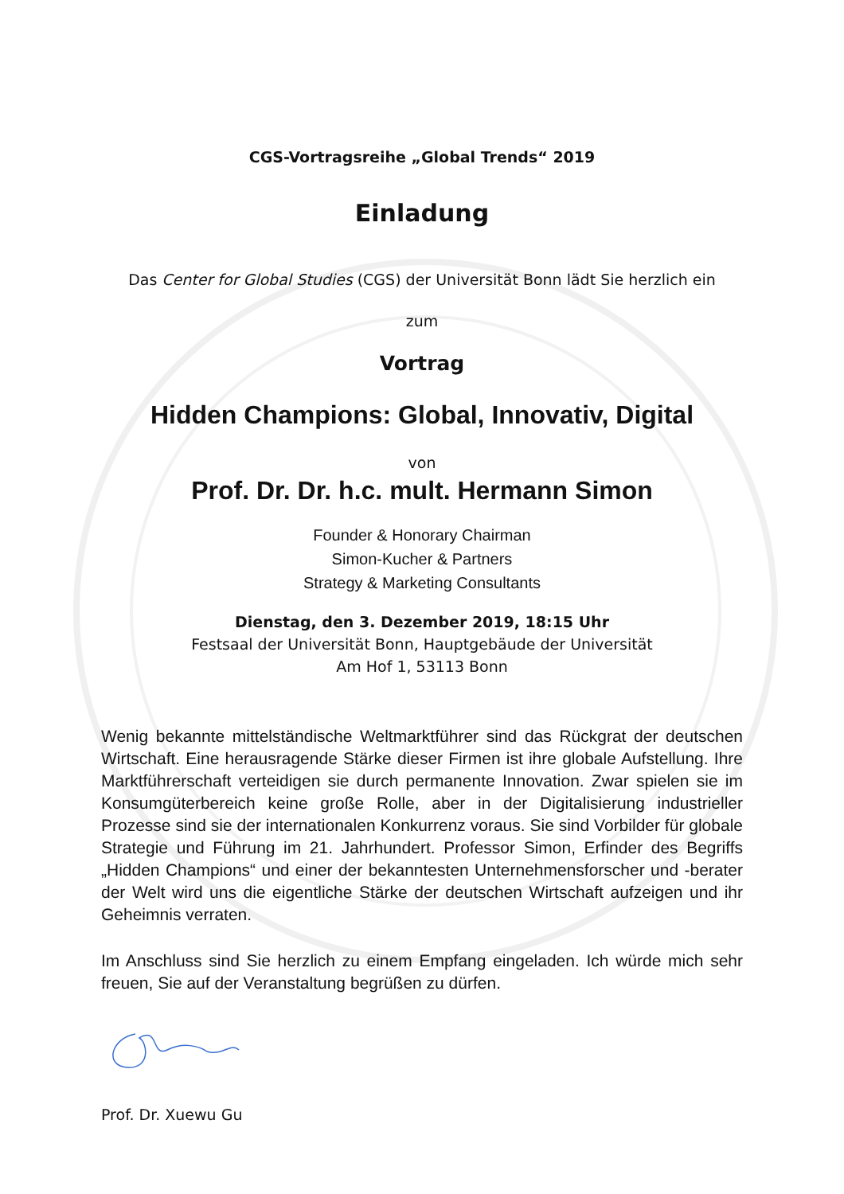CGS-Vortragsreihe „Global Trends“ 2019
Einladung
Das Center for Global Studies (CGS) der Universität Bonn lädt Sie herzlich ein
zum
Vortrag
Hidden Champions: Global, Innovativ, Digital
von
Prof. Dr. Dr. h.c. mult. Hermann Simon
Founder & Honorary Chairman
Simon-Kucher & Partners
Strategy & Marketing Consultants
Dienstag, den 3. Dezember 2019, 18:15 Uhr
Festsaal der Universität Bonn, Hauptgebäude der Universität
Am Hof 1, 53113 Bonn
Wenig bekannte mittelständische Weltmarktführer sind das Rückgrat der deutschen Wirtschaft. Eine herausragende Stärke dieser Firmen ist ihre globale Aufstellung. Ihre Marktführerschaft verteidigen sie durch permanente Innovation. Zwar spielen sie im Konsumgüterbereich keine große Rolle, aber in der Digitalisierung industrieller Prozesse sind sie der internationalen Konkurrenz voraus. Sie sind Vorbilder für globale Strategie und Führung im 21. Jahrhundert. Professor Simon, Erfinder des Begriffs „Hidden Champions“ und einer der bekanntesten Unternehmensforscher und -berater der Welt wird uns die eigentliche Stärke der deutschen Wirtschaft aufzeigen und ihr Geheimnis verraten.
Im Anschluss sind Sie herzlich zu einem Empfang eingeladen. Ich würde mich sehr freuen, Sie auf der Veranstaltung begrüßen zu dürfen.
Prof. Dr. Xuewu Gu